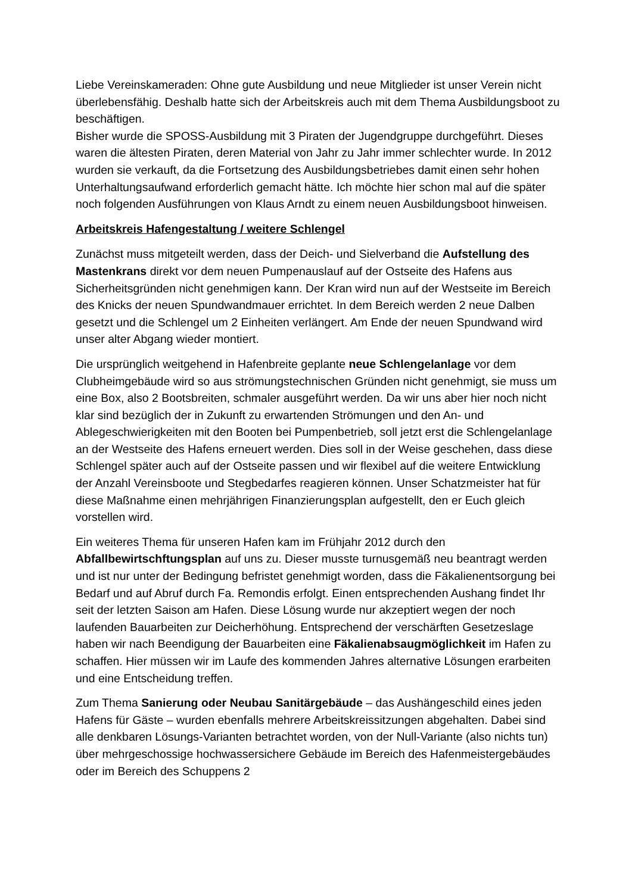Liebe Vereinskameraden: Ohne gute Ausbildung und neue Mitglieder ist unser Verein nicht überlebensfähig. Deshalb hatte sich der Arbeitskreis auch mit dem Thema Ausbildungsboot zu beschäftigen.
Bisher wurde die SPOSS-Ausbildung mit 3 Piraten der Jugendgruppe durchgeführt. Dieses waren die ältesten Piraten, deren Material von Jahr zu Jahr immer schlechter wurde. In 2012 wurden sie verkauft, da die Fortsetzung des Ausbildungsbetriebes damit einen sehr hohen Unterhaltungsaufwand erforderlich gemacht hätte. Ich möchte hier schon mal auf die später noch folgenden Ausführungen von Klaus Arndt zu einem neuen Ausbildungsboot hinweisen.
Arbeitskreis Hafengestaltung / weitere Schlengel
Zunächst muss mitgeteilt werden, dass der Deich- und Sielverband die Aufstellung des Mastenkrans direkt vor dem neuen Pumpenauslauf auf der Ostseite des Hafens aus Sicherheitsgründen nicht genehmigen kann. Der Kran wird nun auf der Westseite im Bereich des Knicks der neuen Spundwandmauer errichtet. In dem Bereich werden 2 neue Dalben gesetzt und die Schlengel um 2 Einheiten verlängert. Am Ende der neuen Spundwand wird unser alter Abgang wieder montiert.
Die ursprünglich weitgehend in Hafenbreite geplante neue Schlengelanlage vor dem Clubheimgebäude wird so aus strömungstechnischen Gründen nicht genehmigt, sie muss um eine Box, also 2 Bootsbreiten, schmaler ausgeführt werden. Da wir uns aber hier noch nicht klar sind bezüglich der in Zukunft zu erwartenden Strömungen und den An- und Ablegeschwierigkeiten mit den Booten bei Pumpenbetrieb, soll jetzt erst die Schlengelanlage an der Westseite des Hafens erneuert werden. Dies soll in der Weise geschehen, dass diese Schlengel später auch auf der Ostseite passen und wir flexibel auf die weitere Entwicklung der Anzahl Vereinsboote und Stegbedarfes reagieren können. Unser Schatzmeister hat für diese Maßnahme einen mehrjährigen Finanzierungsplan aufgestellt, den er Euch gleich vorstellen wird.
Ein weiteres Thema für unseren Hafen kam im Frühjahr 2012 durch den Abfallbewirtschftungsplan auf uns zu. Dieser musste turnusgemäß neu beantragt werden und ist nur unter der Bedingung befristet genehmigt worden, dass die Fäkalienentsorgung bei Bedarf und auf Abruf durch Fa. Remondis erfolgt. Einen entsprechenden Aushang findet Ihr seit der letzten Saison am Hafen. Diese Lösung wurde nur akzeptiert wegen der noch laufenden Bauarbeiten zur Deicherhöhung. Entsprechend der verschärften Gesetzeslage haben wir nach Beendigung der Bauarbeiten eine Fäkalienabsaugmöglichkeit im Hafen zu schaffen. Hier müssen wir im Laufe des kommenden Jahres alternative Lösungen erarbeiten und eine Entscheidung treffen.
Zum Thema Sanierung oder Neubau Sanitärgebäude – das Aushängeschild eines jeden Hafens für Gäste – wurden ebenfalls mehrere Arbeitskreissitzungen abgehalten. Dabei sind alle denkbaren Lösungs-Varianten betrachtet worden, von der Null-Variante (also nichts tun) über mehrgeschossige hochwassersichere Gebäude im Bereich des Hafenmeistergebäudes oder im Bereich des Schuppens 2